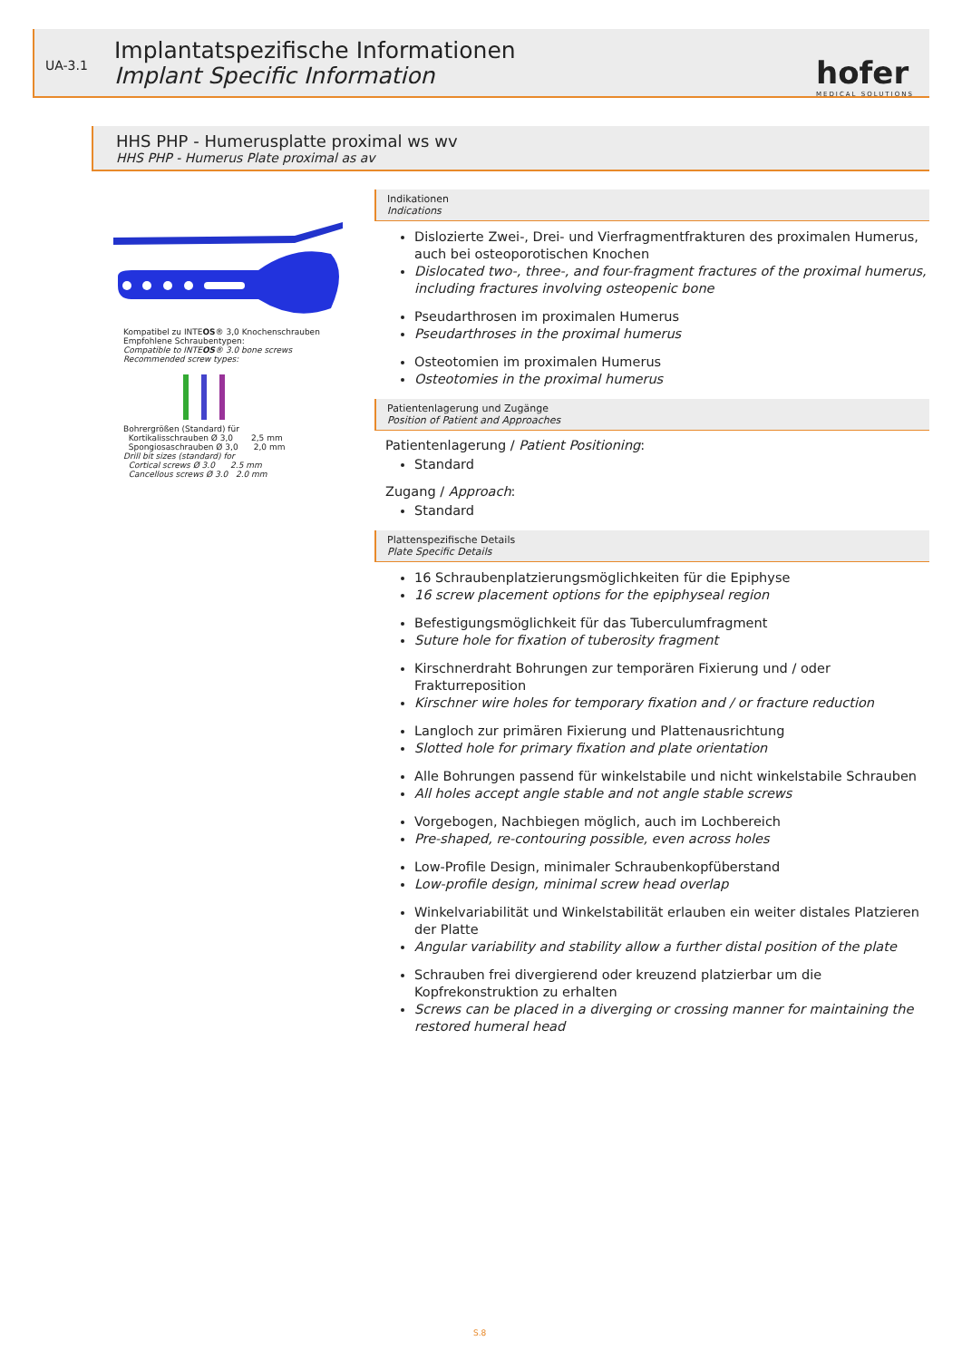UA-3.1
Implantatspezifische Informationen
Implant Specific Information
hofer
MEDICAL SOLUTIONS
HHS PHP - Humerusplatte proximal ws wv
HHS PHP - Humerus Plate proximal as av
Kompatibel zu INTEOS® 3,0 Knochenschrauben
Empfohlene Schraubentypen:
Compatible to INTEOS® 3.0 bone screws
Recommended screw types:
Bohrergrößen (Standard) für
Kortikalisschrauben Ø 3,0 2,5 mm
Spongiosaschrauben Ø 3,0 2,0 mm
Drill bit sizes (standard) for
Cortical screws Ø 3.0 2.5 mm
Cancellous screws Ø 3.0 2.0 mm
Indikationen
Indications
Dislozierte Zwei-, Drei- und Vierfragmentfrakturen des proximalen Humerus, auch bei osteoporotischen Knochen
Dislocated two-, three-, and four-fragment fractures of the proximal humerus, including fractures involving osteopenic bone
Pseudarthrosen im proximalen Humerus
Pseudarthroses in the proximal humerus
Osteotomien im proximalen Humerus
Osteotomies in the proximal humerus
Patientenlagerung und Zugänge
Position of Patient and Approaches
Patientenlagerung / Patient Positioning:
Standard
Zugang / Approach:
Standard
Plattenspezifische Details
Plate Specific Details
16 Schraubenplatzierungsmöglichkeiten für die Epiphyse
16 screw placement options for the epiphyseal region
Befestigungsmöglichkeit für das Tuberculumfragment
Suture hole for fixation of tuberosity fragment
Kirschnerdraht Bohrungen zur temporären Fixierung und / oder Frakturreposition
Kirschner wire holes for temporary fixation and / or fracture reduction
Langloch zur primären Fixierung und Plattenausrichtung
Slotted hole for primary fixation and plate orientation
Alle Bohrungen passend für winkelstabile und nicht winkelstabile Schrauben
All holes accept angle stable and not angle stable screws
Vorgebogen, Nachbiegen möglich, auch im Lochbereich
Pre-shaped, re-contouring possible, even across holes
Low-Profile Design, minimaler Schraubenkopfüberstand
Low-profile design, minimal screw head overlap
Winkelvariabilität und Winkelstabilität erlauben ein weiter distales Platzieren der Platte
Angular variability and stability allow a further distal position of the plate
Schrauben frei divergierend oder kreuzend platzierbar um die Kopfrekonstruktion zu erhalten
Screws can be placed in a diverging or crossing manner for maintaining the restored humeral head
S.8